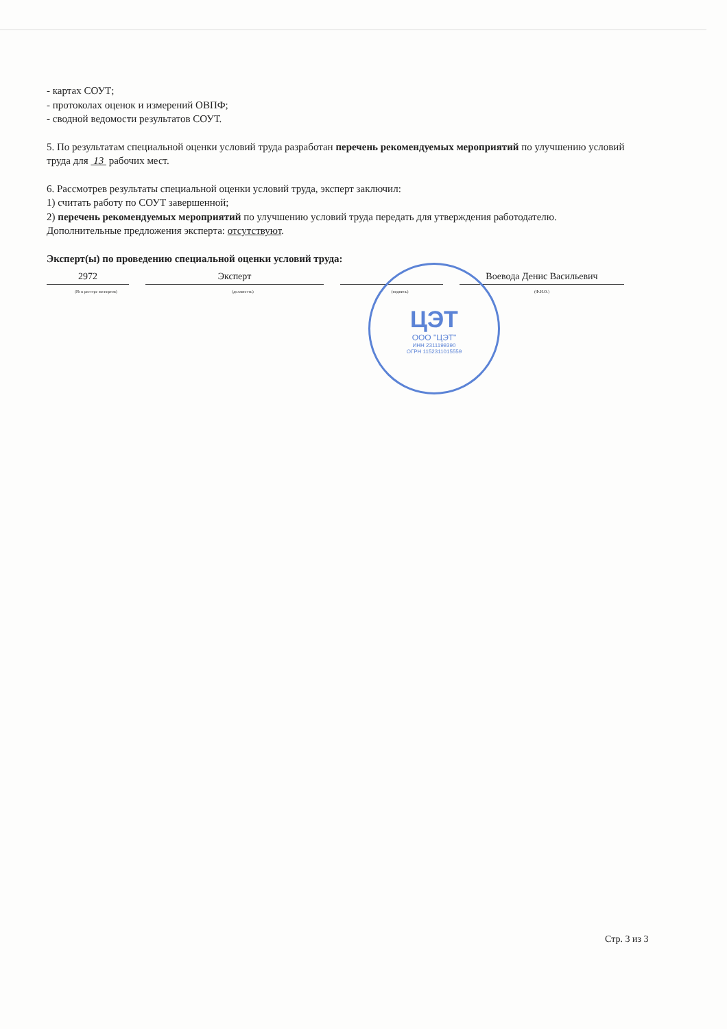- картах СОУТ;
- протоколах оценок и измерений ОВПФ;
- сводной ведомости результатов СОУТ.
5. По результатам специальной оценки условий труда разработан перечень рекомендуемых мероприятий по улучшению условий труда для 13 рабочих мест.
6. Рассмотрев результаты специальной оценки условий труда, эксперт заключил:
1) считать работу по СОУТ завершенной;
2) перечень рекомендуемых мероприятий по улучшению условий труда передать для утверждения работодателю.
Дополнительные предложения эксперта: отсутствуют.
Эксперт(ы) по проведению специальной оценки условий труда:
2972
(№ в реестре экспертов)
Эксперт
(должность)
(подпись)
Воевода Денис Васильевич
(Ф.И.О.)
ЦЭТ
ООО "ЦЭТ"
ИНН 2311199390
ОГРН 1152311015559
Стр. 3 из 3